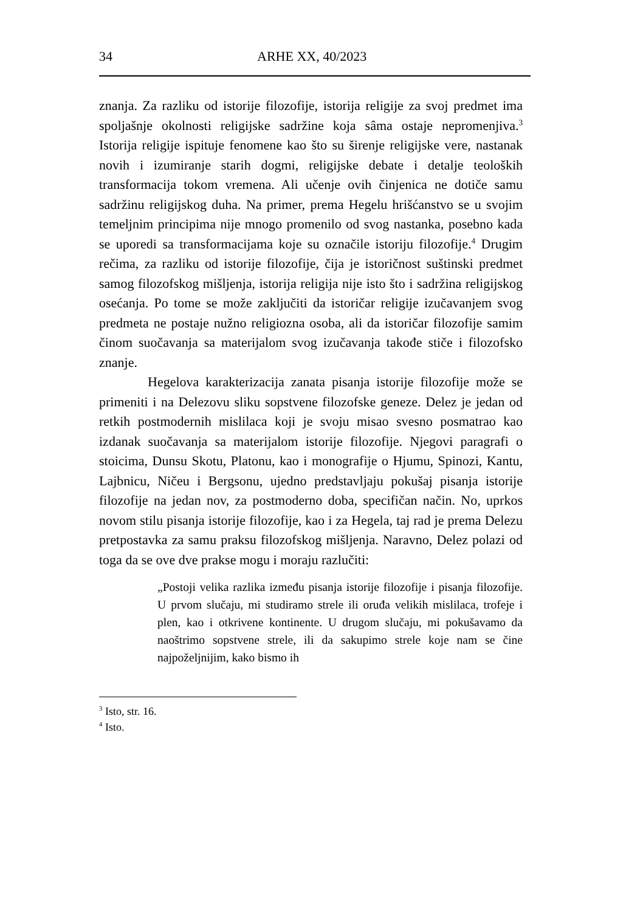34 ARHE XX, 40/2023
znanja. Za razliku od istorije filozofije, istorija religije za svoj predmet ima spoljašnje okolnosti religijske sadržine koja sâma ostaje nepromenjiva.<sup>3</sup> Istorija religije ispituje fenomene kao što su širenje religijske vere, nastanak novih i izumiranje starih dogmi, religijske debate i detalje teoloških transformacija tokom vremena. Ali učenje ovih činjenica ne dotiče samu sadržinu religijskog duha. Na primer, prema Hegelu hrišćanstvo se u svojim temeljnim principima nije mnogo promenilo od svog nastanka, posebno kada se uporedi sa transformacijama koje su označile istoriju filozofije.<sup>4</sup> Drugim rečima, za razliku od istorije filozofije, čija je istoričnost suštinski predmet samog filozofskog mišljenja, istorija religija nije isto što i sadržina religijskog osećanja. Po tome se može zaključiti da istoričar religije izučavanjem svog predmeta ne postaje nužno religiozna osoba, ali da istoričar filozofije samim činom suočavanja sa materijalom svog izučavanja takođe stiče i filozofsko znanje.
Hegelova karakterizacija zanata pisanja istorije filozofije može se primeniti i na Delezovu sliku sopstvene filozofske geneze. Delez je jedan od retkih postmodernih mislilaca koji je svoju misao svesno posmatrao kao izdanak suočavanja sa materijalom istorije filozofije. Njegovi paragrafi o stoicima, Dunsu Skotu, Platonu, kao i monografije o Hjumu, Spinozi, Kantu, Lajbnicu, Ničeu i Bergsonu, ujedno predstavljaju pokušaj pisanja istorije filozofije na jedan nov, za postmoderno doba, specifičan način. No, uprkos novom stilu pisanja istorije filozofije, kao i za Hegela, taj rad je prema Delezu pretpostavka za samu praksu filozofskog mišljenja. Naravno, Delez polazi od toga da se ove dve prakse mogu i moraju razlučiti:
„Postoji velika razlika između pisanja istorije filozofije i pisanja filozofije. U prvom slučaju, mi studiramo strele ili oruđa velikih mislilaca, trofeje i plen, kao i otkrivene kontinente. U drugom slučaju, mi pokušavamo da naoštrimo sopstvene strele, ili da sakupimo strele koje nam se čine najpoželjnijim, kako bismo ih
<sup>3</sup> Isto, str. 16.
<sup>4</sup> Isto.